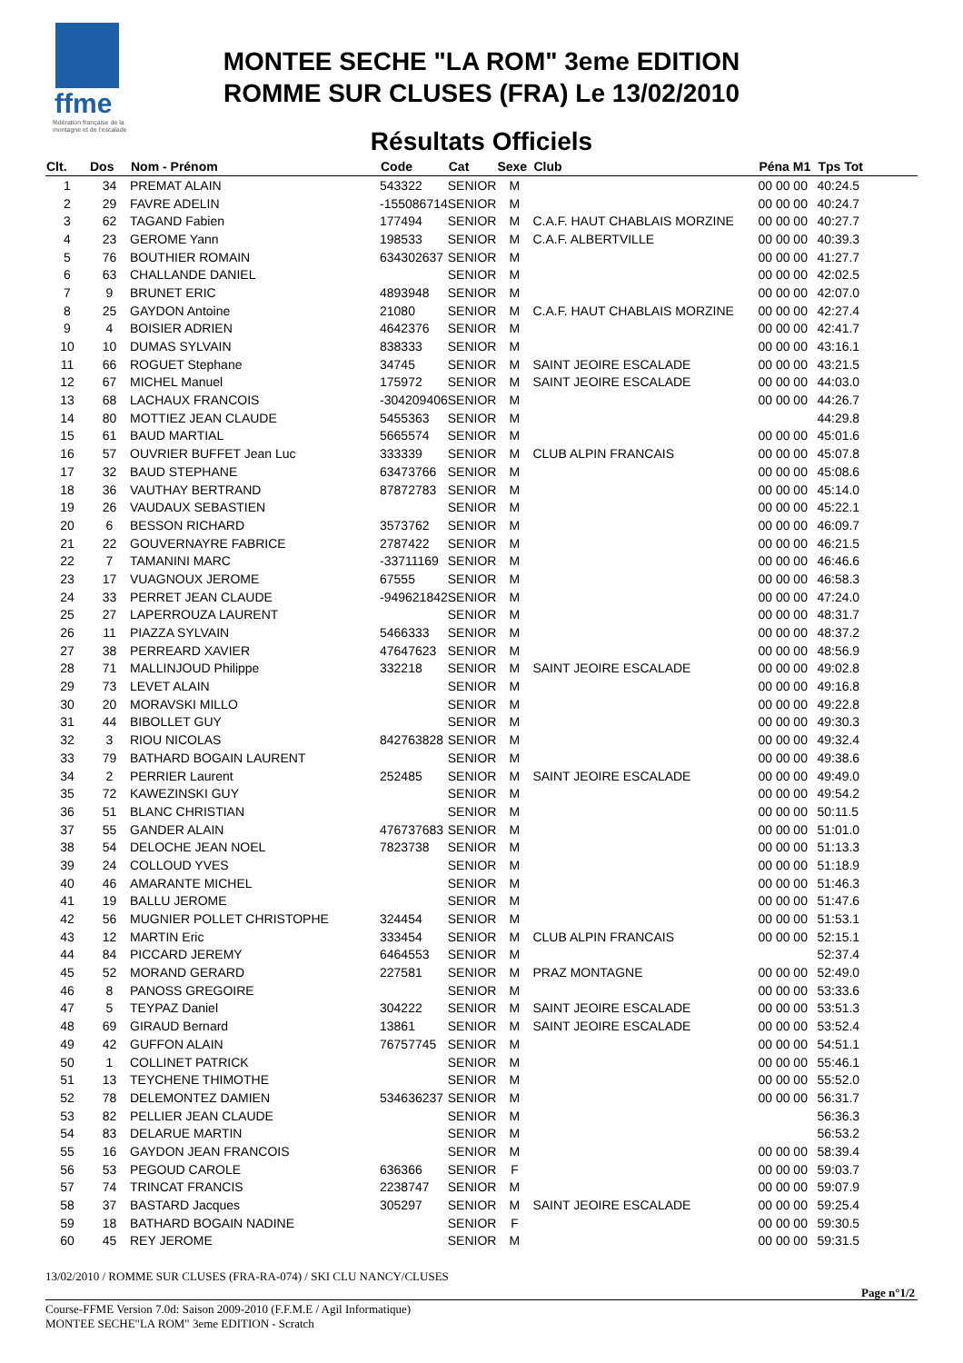ffme
fédération française de la montagne et de l'escalade
MONTEE SECHE "LA ROM" 3eme EDITION
ROMME SUR CLUSES (FRA) Le 13/02/2010
Résultats Officiels
| Clt. | Dos | Nom - Prénom | Code | Cat | Sexe | Club | Péna M1 | Tps Tot |
| --- | --- | --- | --- | --- | --- | --- | --- | --- |
| 1 | 34 | PREMAT ALAIN | 543322 | SENIOR | M | | 00 00 00 | 40:24.5 |
| 2 | 29 | FAVRE ADELIN | -155086714 | SENIOR | M | | 00 00 00 | 40:24.7 |
| 3 | 62 | TAGAND Fabien | 177494 | SENIOR | M | C.A.F. HAUT CHABLAIS MORZINE | 00 00 00 | 40:27.7 |
| 4 | 23 | GEROME Yann | 198533 | SENIOR | M | C.A.F. ALBERTVILLE | 00 00 00 | 40:39.3 |
| 5 | 76 | BOUTHIER ROMAIN | 634302637 | SENIOR | M | | 00 00 00 | 41:27.7 |
| 6 | 63 | CHALLANDE DANIEL | | SENIOR | M | | 00 00 00 | 42:02.5 |
| 7 | 9 | BRUNET ERIC | 4893948 | SENIOR | M | | 00 00 00 | 42:07.0 |
| 8 | 25 | GAYDON Antoine | 21080 | SENIOR | M | C.A.F. HAUT CHABLAIS MORZINE | 00 00 00 | 42:27.4 |
| 9 | 4 | BOISIER ADRIEN | 4642376 | SENIOR | M | | 00 00 00 | 42:41.7 |
| 10 | 10 | DUMAS SYLVAIN | 838333 | SENIOR | M | | 00 00 00 | 43:16.1 |
| 11 | 66 | ROGUET Stephane | 34745 | SENIOR | M | SAINT JEOIRE ESCALADE | 00 00 00 | 43:21.5 |
| 12 | 67 | MICHEL Manuel | 175972 | SENIOR | M | SAINT JEOIRE ESCALADE | 00 00 00 | 44:03.0 |
| 13 | 68 | LACHAUX FRANCOIS | -304209406 | SENIOR | M | | 00 00 00 | 44:26.7 |
| 14 | 80 | MOTTIEZ JEAN CLAUDE | 5455363 | SENIOR | M | | | 44:29.8 |
| 15 | 61 | BAUD MARTIAL | 5665574 | SENIOR | M | | 00 00 00 | 45:01.6 |
| 16 | 57 | OUVRIER BUFFET Jean Luc | 333339 | SENIOR | M | CLUB ALPIN FRANCAIS | 00 00 00 | 45:07.8 |
| 17 | 32 | BAUD STEPHANE | 63473766 | SENIOR | M | | 00 00 00 | 45:08.6 |
| 18 | 36 | VAUTHAY BERTRAND | 87872783 | SENIOR | M | | 00 00 00 | 45:14.0 |
| 19 | 26 | VAUDAUX SEBASTIEN | | SENIOR | M | | 00 00 00 | 45:22.1 |
| 20 | 6 | BESSON RICHARD | 3573762 | SENIOR | M | | 00 00 00 | 46:09.7 |
| 21 | 22 | GOUVERNAYRE FABRICE | 2787422 | SENIOR | M | | 00 00 00 | 46:21.5 |
| 22 | 7 | TAMANINI MARC | -33711169 | SENIOR | M | | 00 00 00 | 46:46.6 |
| 23 | 17 | VUAGNOUX JEROME | 67555 | SENIOR | M | | 00 00 00 | 46:58.3 |
| 24 | 33 | PERRET JEAN CLAUDE | -949621842 | SENIOR | M | | 00 00 00 | 47:24.0 |
| 25 | 27 | LAPERROUZA LAURENT | | SENIOR | M | | 00 00 00 | 48:31.7 |
| 26 | 11 | PIAZZA SYLVAIN | 5466333 | SENIOR | M | | 00 00 00 | 48:37.2 |
| 27 | 38 | PERREARD XAVIER | 47647623 | SENIOR | M | | 00 00 00 | 48:56.9 |
| 28 | 71 | MALLINJOUD Philippe | 332218 | SENIOR | M | SAINT JEOIRE ESCALADE | 00 00 00 | 49:02.8 |
| 29 | 73 | LEVET ALAIN | | SENIOR | M | | 00 00 00 | 49:16.8 |
| 30 | 20 | MORAVSKI MILLO | | SENIOR | M | | 00 00 00 | 49:22.8 |
| 31 | 44 | BIBOLLET GUY | | SENIOR | M | | 00 00 00 | 49:30.3 |
| 32 | 3 | RIOU NICOLAS | 842763828 | SENIOR | M | | 00 00 00 | 49:32.4 |
| 33 | 79 | BATHARD BOGAIN LAURENT | | SENIOR | M | | 00 00 00 | 49:38.6 |
| 34 | 2 | PERRIER Laurent | 252485 | SENIOR | M | SAINT JEOIRE ESCALADE | 00 00 00 | 49:49.0 |
| 35 | 72 | KAWEZINSKI GUY | | SENIOR | M | | 00 00 00 | 49:54.2 |
| 36 | 51 | BLANC CHRISTIAN | | SENIOR | M | | 00 00 00 | 50:11.5 |
| 37 | 55 | GANDER ALAIN | 476737683 | SENIOR | M | | 00 00 00 | 51:01.0 |
| 38 | 54 | DELOCHE JEAN NOEL | 7823738 | SENIOR | M | | 00 00 00 | 51:13.3 |
| 39 | 24 | COLLOUD YVES | | SENIOR | M | | 00 00 00 | 51:18.9 |
| 40 | 46 | AMARANTE MICHEL | | SENIOR | M | | 00 00 00 | 51:46.3 |
| 41 | 19 | BALLU JEROME | | SENIOR | M | | 00 00 00 | 51:47.6 |
| 42 | 56 | MUGNIER POLLET CHRISTOPHE | 324454 | SENIOR | M | | 00 00 00 | 51:53.1 |
| 43 | 12 | MARTIN Eric | 333454 | SENIOR | M | CLUB ALPIN FRANCAIS | 00 00 00 | 52:15.1 |
| 44 | 84 | PICCARD JEREMY | 6464553 | SENIOR | M | | | 52:37.4 |
| 45 | 52 | MORAND GERARD | 227581 | SENIOR | M | PRAZ MONTAGNE | 00 00 00 | 52:49.0 |
| 46 | 8 | PANOSS GREGOIRE | | SENIOR | M | | 00 00 00 | 53:33.6 |
| 47 | 5 | TEYPAZ Daniel | 304222 | SENIOR | M | SAINT JEOIRE ESCALADE | 00 00 00 | 53:51.3 |
| 48 | 69 | GIRAUD Bernard | 13861 | SENIOR | M | SAINT JEOIRE ESCALADE | 00 00 00 | 53:52.4 |
| 49 | 42 | GUFFON ALAIN | 76757745 | SENIOR | M | | 00 00 00 | 54:51.1 |
| 50 | 1 | COLLINET PATRICK | | SENIOR | M | | 00 00 00 | 55:46.1 |
| 51 | 13 | TEYCHENE THIMOTHE | | SENIOR | M | | 00 00 00 | 55:52.0 |
| 52 | 78 | DELEMONTEZ DAMIEN | 534636237 | SENIOR | M | | 00 00 00 | 56:31.7 |
| 53 | 82 | PELLIER JEAN CLAUDE | | SENIOR | M | | | 56:36.3 |
| 54 | 83 | DELARUE MARTIN | | SENIOR | M | | | 56:53.2 |
| 55 | 16 | GAYDON JEAN FRANCOIS | | SENIOR | M | | 00 00 00 | 58:39.4 |
| 56 | 53 | PEGOUD CAROLE | 636366 | SENIOR | F | | 00 00 00 | 59:03.7 |
| 57 | 74 | TRINCAT FRANCIS | 2238747 | SENIOR | M | | 00 00 00 | 59:07.9 |
| 58 | 37 | BASTARD Jacques | 305297 | SENIOR | M | SAINT JEOIRE ESCALADE | 00 00 00 | 59:25.4 |
| 59 | 18 | BATHARD BOGAIN NADINE | | SENIOR | F | | 00 00 00 | 59:30.5 |
| 60 | 45 | REY JEROME | | SENIOR | M | | 00 00 00 | 59:31.5 |
13/02/2010 / ROMME SUR CLUSES (FRA-RA-074) / SKI CLU NANCY/CLUSES
Page n°1/2
Course-FFME Version 7.0d: Saison 2009-2010 (F.F.M.E / Agil Informatique)
MONTEE SECHE"LA ROM" 3eme EDITION - Scratch